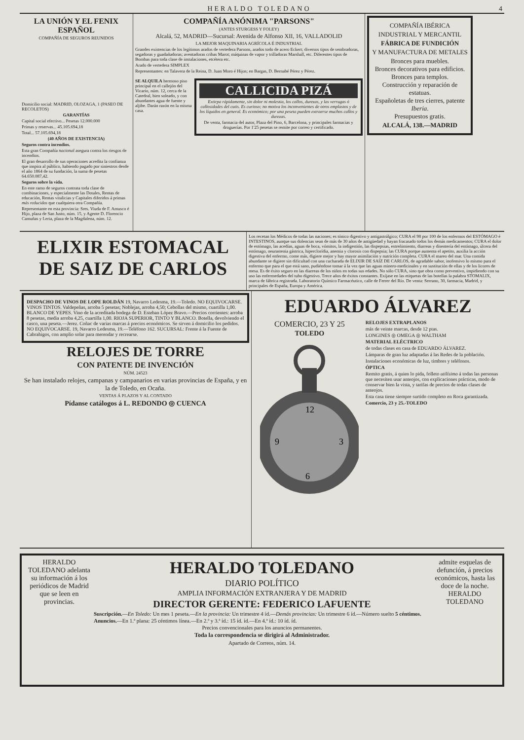HERALDO TOLEDANO 4
LA UNIÓN Y EL FENIX ESPAÑOL
COMPAÑÍA DE SEGUROS REUNIDOS
Domicilio social: MADRID, OLOZAGA, 1 (PASEO DE RECOLETOS)
GARANTÍAS
Capital social efectivo... Pesetas 12.000.000
Primas y reservas... 45.105.694,18
Total... 57.105.694,18
(40 AÑOS DE EXISTENCIA)
Seguros contra incendios.
Esta gran Compañía nacional asegura contra los riesgos de incendios.
El gran desarrollo de sus operaciones acredita la confianza que inspira al público, habiendo pagado por siniestros desde el año 1864 de su fundación, la suma de pesetas 64.650.087,42.
Seguros sobre la vida.
En este ramo de seguros contrata toda clase de combinaciones, y especialmente las Dotales, Rentas de educación, Rentas vitalicias y Capitales diferidos á primas más reducidas que cualquiera otra Compañía.
Representante en esta provincia: Sres. Viuda de F. Amusco é Hijo, plaza de San Justo, núm. 15, y Agente D. Florencio Camuñas y Leria, plaza de la Magdalena, núm. 12.
COMPAÑÍA ANÓNIMA "PARSONS"
(ANTES STURGESS Y FOLEY)
Alcalá, 52, MADRID—Sucursal: Avenida de Alfonso XII, 16, VALLADOLID
LA MEJOR MAQUINARIA AGRÍCOLA É INDUSTRIAL
Grandes existencias de los legítimos arados de vertedera Parsons, arados todo de acero Eckert; diversos tipos de sembradoras, segadoras y guadañadoras; aventadoras cribas Marot; máquinas de vapor y trilladoras Marshall, etc. Diferentes tipos de Bombas para toda clase de instalaciones, etcétera etc.
Arado de vertedera SIMPLEX
Representantes: en Talavera de la Reina, D. Juan Moro é Hijos; en Bargas, D. Bernabé Pérez y Pérez.
SE ALQUILA hermoso piso principal en el callejón del Vicario, núm. 12, cerca de la Catedral, bien soleado, y con abundantes agua de fuente y aljibe. Darán razón en la misma casa.
CALLICIDA PIZÁ
Extirpa rápidamente, sin dolor ni molestia, los callos, durezas, y las verrugas ó callosidades del cutis. Es curioso; no motiva los inconvenientes de otros emplastos y de los líquidos en general. Es económico; por una peseta pueden extraerse muchos callos y durezas.
De venta, farmacia del autor, Plaza del Pino, 6, Barcelona, y principales farmacias y droguerías. Por 1'25 pesetas se remite por correo y certificado.
COMPAÑÍA IBÉRICA
INDUSTRIAL Y MERCANTIL
FÁBRICA DE FUNDICIÓN
Y MANUFACTURA DE METALES
Bronces para muebles.
Bronces decorativos para edificios.
Bronces para templos.
Construcción y reparación de estatuas.
Españoletas de tres cierres, patente Iberia.
Presupuestos gratis.
ALCALÁ, 138.—MADRID
ELIXIR ESTOMACAL DE SAIZ DE CARLOS
Los recetan los Médicos de todas las naciones; es tónico digestivo y antigastrálgico; CURA el 98 por 100 de los enfermos del ESTÓMAGO é INTESTINOS, aunque sus dolencias sean de más de 30 años de antigüedad y hayan fracasado todos los demás medicamentos; CURA el dolor de estómago, las acedías, aguas de boca, vómitos, la indigestión, las dispepsias, estreñimiento, diarreas y disentería del estómago, úlcera del estómago, neurastenia gástrica, hiperclorídia, anemia y clorosis con dispepsia; las CURA porque aumenta el apetito, auxilia la acción digestiva del enfermo, come más, digiere mejor y hay mayor asimilación y nutrición completa. CURA el mareo del mar. Una comida abundante se digiere sin dificultad con una cucharada de ELIXIR DE SAIZ DE CARLOS, de agradable sabor, inofensivo lo mismo para el enfermo que para el que está sano, pudiéndose tomar á la vez que las aguas minero-medicinales y en sustitución de ellas y de los licores de mesa. Es de éxito seguro en las diarreas de los niños en todas sus edades. No sólo CURA, sino que obra como preventivo, impidiendo con su uso las enfermedades del tubo digestivo. Trece años de éxitos constantes. Exíjase en las etiquetas de las botellas la palabra STOMALIX, marca de fábrica registrada. Laboratorio Químico Farmacéutico, calle de Ferrer del Río. De venta: Serrano, 30, farmacia, Madrid, y principales de España, Europa y América.
DESPACHO DE VINOS DE LOPE ROLDÁN 19, Navarro Ledesma, 19.—Toledo. NO EQUIVOCARSE. VINOS TINTOS. Valdepeñas, arroba 5 pesetas; Noblejas, arroba 4,50; Cebollas del mismo, cuartilla 1,00. BLANCO DE YEPES. Vino de la acreditada bodega de D. Esteban López Bravo.—Precios corrientes: arroba 8 pesetas, media arroba 4,25, cuartilla 1,00. RIOJA SUPERIOR, TINTO Y BLANCO. Botella, devolviendo el casco, una peseta.—Jerez. Coñac de varias marcas á precios económicos. Se sirven á domicilio los pedidos. NO EQUIVOCARSE. 19, Navarro Ledesma, 19.—Teléfono 162. SUCURSAL: Frente á la Fuente de Cabrahigos, con amplio solar para merendar y recrearse.
RELOJES DE TORRE
CON PATENTE DE INVENCIÓN
NÚM. 24523
Se han instalado relojes, campanas y campanarios en varias provincias de España, y en la de Toledo, en Ocaña.
VENTAS Á PLAZOS Y AL CONTADO
Pídanse catálogos á L. REDONDO ◎ CUENCA
EDUARDO ÁLVAREZ
COMERCIO, 23 Y 25
TOLEDO
12
6
9
3
RELOJES EXTRAPLANOS
más de veinte marcas, desde 12 ptas.
LONGINES ◎ OMEGA ◎ WALTHAM
MATERIAL ELÉCTRICO
de todas clases en casa de EDUARDO ÁLVAREZ.
Lámparas de gran luz adaptadas á las Redes de la población.
Instalaciones económicas de luz, timbres y teléfonos.
ÓPTICA
Remito gratis, á quien lo pida, folleto utilísimo á todas las personas que necesiten usar anteojos, con explicaciones prácticas, modo de conservar bien la vista, y tarifas de precios de todas clases de anteojos.
Esta casa tiene siempre surtido completo en Roca garantizada.
Comercio, 23 y 25.-TOLEDO
HERALDO TOLEDANO adelanta su información á los periódicos de Madrid que se leen en provincias.
HERALDO TOLEDANO
DIARIO POLÍTICO
AMPLIA INFORMACIÓN EXTRANJERA Y DE MADRID
DIRECTOR GERENTE: FEDERICO LAFUENTE
Suscripción.—En Toledo: Un mes 1 peseta.—En la provincia: Un trimestre 4 íd.—Demás provincias: Un trimestre 6 íd.—Número suelto 5 céntimos.
Anuncios.—En 1.ª plana: 25 céntimos línea.—En 2.ª y 3.ª íd.: 15 íd. íd.—En 4.ª íd.: 10 íd. íd.
Precios convencionales para los anuncios permanentes.
Toda la correspondencia se dirigirá al Administrador.
Apartado de Correos, núm. 14.
admite esquelas de defunción, á precios económicos, hasta las doce de la noche. HERALDO TOLEDANO